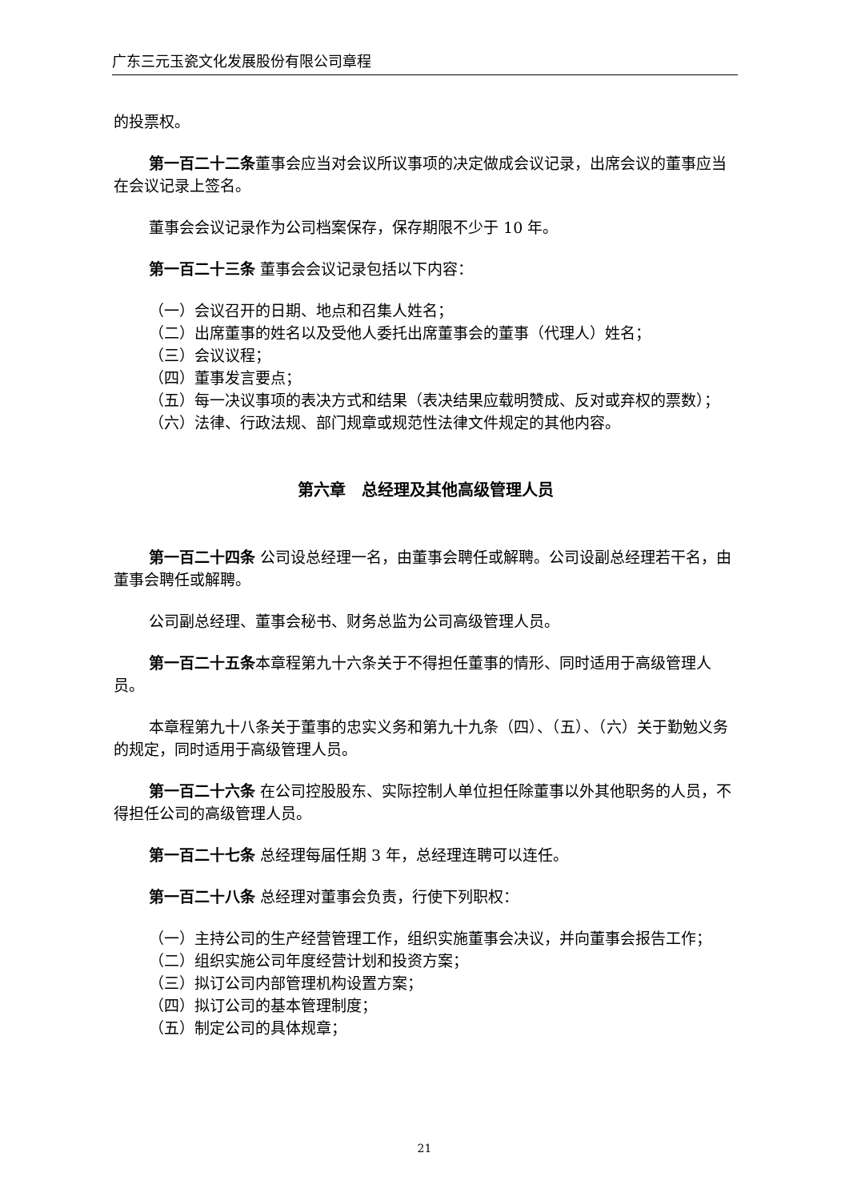广东三元玉瓷文化发展股份有限公司章程
的投票权。
第一百二十二条董事会应当对会议所议事项的决定做成会议记录，出席会议的董事应当在会议记录上签名。
董事会会议记录作为公司档案保存，保存期限不少于 10 年。
第一百二十三条 董事会会议记录包括以下内容：
（一）会议召开的日期、地点和召集人姓名；
（二）出席董事的姓名以及受他人委托出席董事会的董事（代理人）姓名；
（三）会议议程；
（四）董事发言要点；
（五）每一决议事项的表决方式和结果（表决结果应载明赞成、反对或弃权的票数）；
（六）法律、行政法规、部门规章或规范性法律文件规定的其他内容。
第六章　总经理及其他高级管理人员
第一百二十四条 公司设总经理一名，由董事会聘任或解聘。公司设副总经理若干名，由董事会聘任或解聘。
公司副总经理、董事会秘书、财务总监为公司高级管理人员。
第一百二十五条本章程第九十六条关于不得担任董事的情形、同时适用于高级管理人员。
本章程第九十八条关于董事的忠实义务和第九十九条（四）、（五）、（六）关于勤勉义务的规定，同时适用于高级管理人员。
第一百二十六条 在公司控股股东、实际控制人单位担任除董事以外其他职务的人员，不得担任公司的高级管理人员。
第一百二十七条 总经理每届任期 3 年，总经理连聘可以连任。
第一百二十八条 总经理对董事会负责，行使下列职权：
（一）主持公司的生产经营管理工作，组织实施董事会决议，并向董事会报告工作；
（二）组织实施公司年度经营计划和投资方案；
（三）拟订公司内部管理机构设置方案；
（四）拟订公司的基本管理制度；
（五）制定公司的具体规章；
21